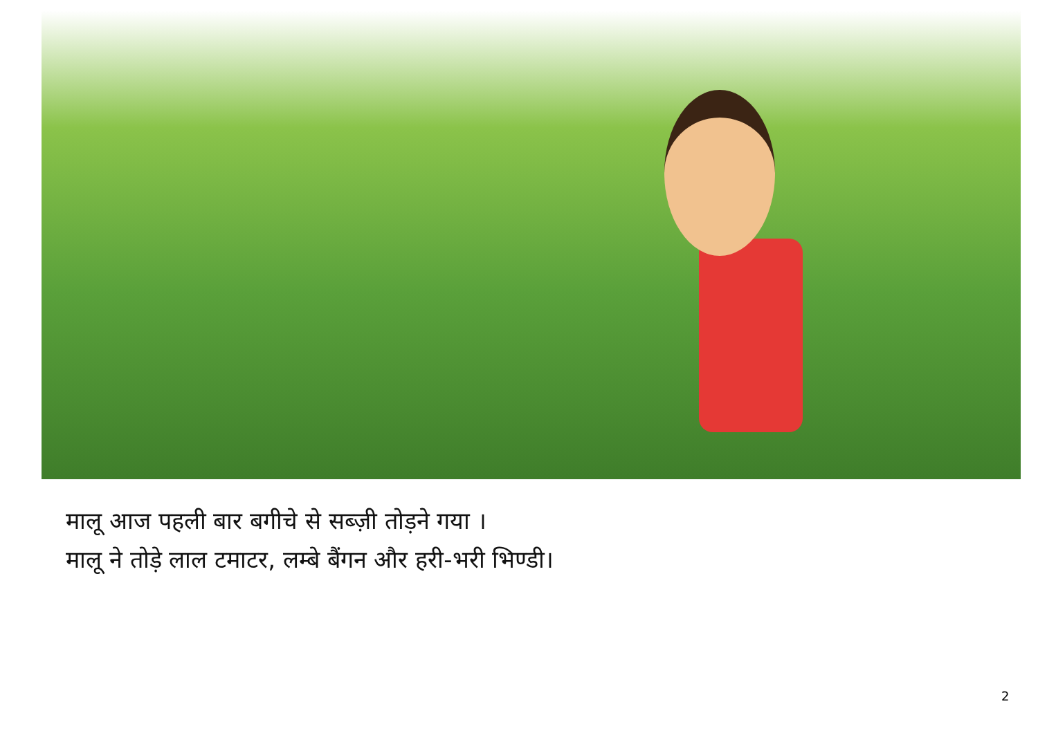मालू आज पहली बार बगीचे से सब्ज़ी तोड़ने गया ।
मालू ने तोड़े लाल टमाटर, लम्बे बैंगन और हरी-भरी भिण्डी।
2